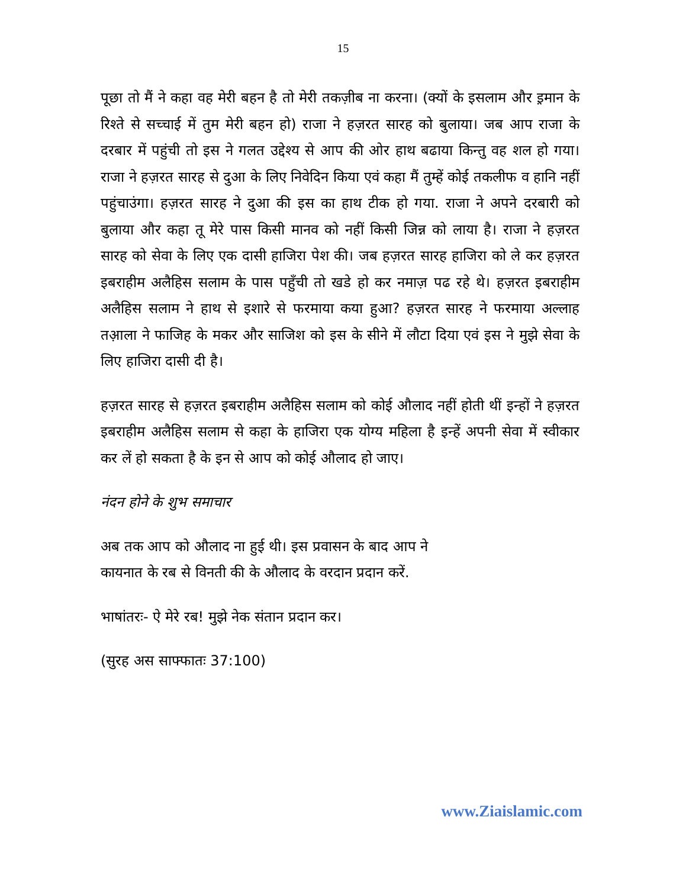15
पूछा तो मैं ने कहा वह मेरी बहन है तो मेरी तकज़ीब ना करना। (क्यों के इसलाम और इ़मान के रिश्ते से सच्चाई में तुम मेरी बहन हो) राजा ने हज़रत सारह को बुलाया। जब आप राजा के दरबार में पहुंची तो इस ने गलत उद्देश्य से आप की ओर हाथ बढाया किन्तु वह शल हो गया। राजा ने हज़रत सारह से दुआ के लिए निवेदिन किया एवं कहा मैं तुम्हें कोई तकलीफ व हानि नहीं पहुंचाउंगा। हज़रत सारह ने दुआ की इस का हाथ टीक हो गया. राजा ने अपने दरबारी को बुलाया और कहा तू मेरे पास किसी मानव को नहीं किसी जिन्न को लाया है। राजा ने हज़रत सारह को सेवा के लिए एक दासी हाजिरा पेश की। जब हज़रत सारह हाजिरा को ले कर हज़रत इबराहीम अलैहिस सलाम के पास पहुँची तो खडे हो कर नमाज़ पढ रहे थे। हज़रत इबराहीम अलैहिस सलाम ने हाथ से इशारे से फरमाया कया हुआ? हज़रत सारह ने फरमाया अल्लाह तआ़ला ने फाजिह के मकर और साजिश को इस के सीने में लौटा दिया एवं इस ने मुझे सेवा के लिए हाजिरा दासी दी है।
हज़रत सारह से हज़रत इबराहीम अलैहिस सलाम को कोई औलाद नहीं होती थीं इन्हों ने हज़रत इबराहीम अलैहिस सलाम से कहा के हाजिरा एक योग्य महिला है इन्हें अपनी सेवा में स्वीकार कर लें हो सकता है के इन से आप को कोई औलाद हो जाए।
नंदन होने के शुभ समाचार
अब तक आप को औलाद ना हुई थी। इस प्रवासन के बाद आप ने
कायनात के रब से विनती की के औलाद के वरदान प्रदान करें.
भाषांतरः- ऐ मेरे रब! मुझे नेक संतान प्रदान कर।
(सुरह अस साफ्फातः 37:100)
www.Ziaislamic.com